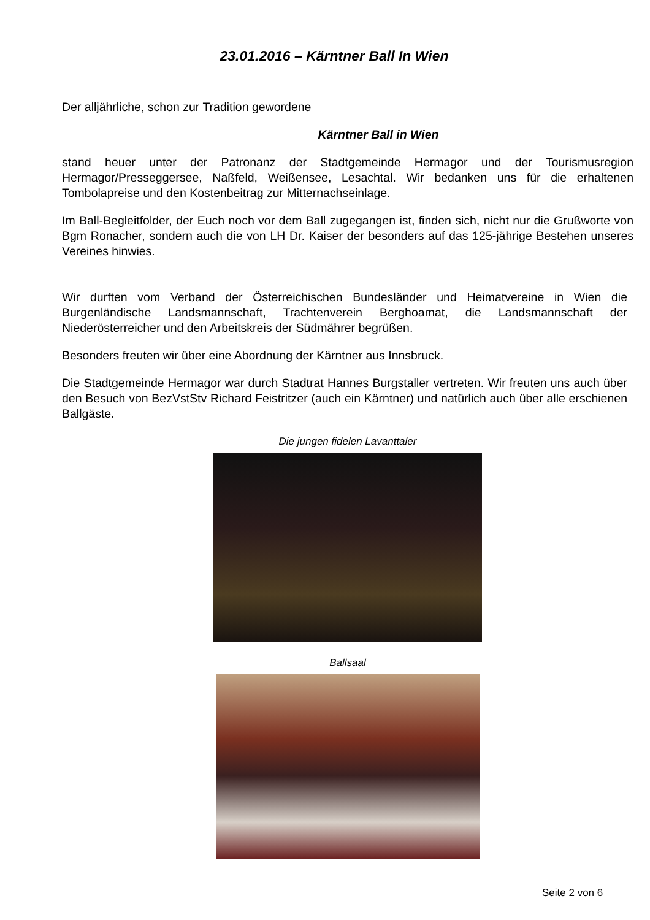23.01.2016 – Kärntner Ball In Wien
Der alljährliche, schon zur Tradition gewordene
Kärntner Ball in Wien
stand heuer unter der Patronanz der Stadtgemeinde Hermagor und der Tourismusregion Hermagor/Presseggersee, Naßfeld, Weißensee, Lesachtal. Wir bedanken uns für die erhaltenen Tombolapreise und den Kostenbeitrag zur Mitternachseinlage.
Im Ball-Begleitfolder, der Euch noch vor dem Ball zugegangen ist, finden sich, nicht nur die Grußworte von Bgm Ronacher, sondern auch die von LH Dr. Kaiser der besonders auf das 125-jährige Bestehen unseres Vereines hinwies.
Wir durften vom Verband der Österreichischen Bundesländer und Heimatvereine in Wien die Burgenländische Landsmannschaft, Trachtenverein Berghoamat, die Landsmannschaft der Niederösterreicher und den Arbeitskreis der Südmährer begrüßen.
Besonders freuten wir über eine Abordnung der Kärntner aus Innsbruck.
Die Stadtgemeinde Hermagor war durch Stadtrat Hannes Burgstaller vertreten. Wir freuten uns auch über den Besuch von BezVstStv Richard Feistritzer (auch ein Kärntner) und natürlich auch über alle erschienen Ballgäste.
Die jungen fidelen Lavanttaler
Ballsaal
Seite 2 von 6